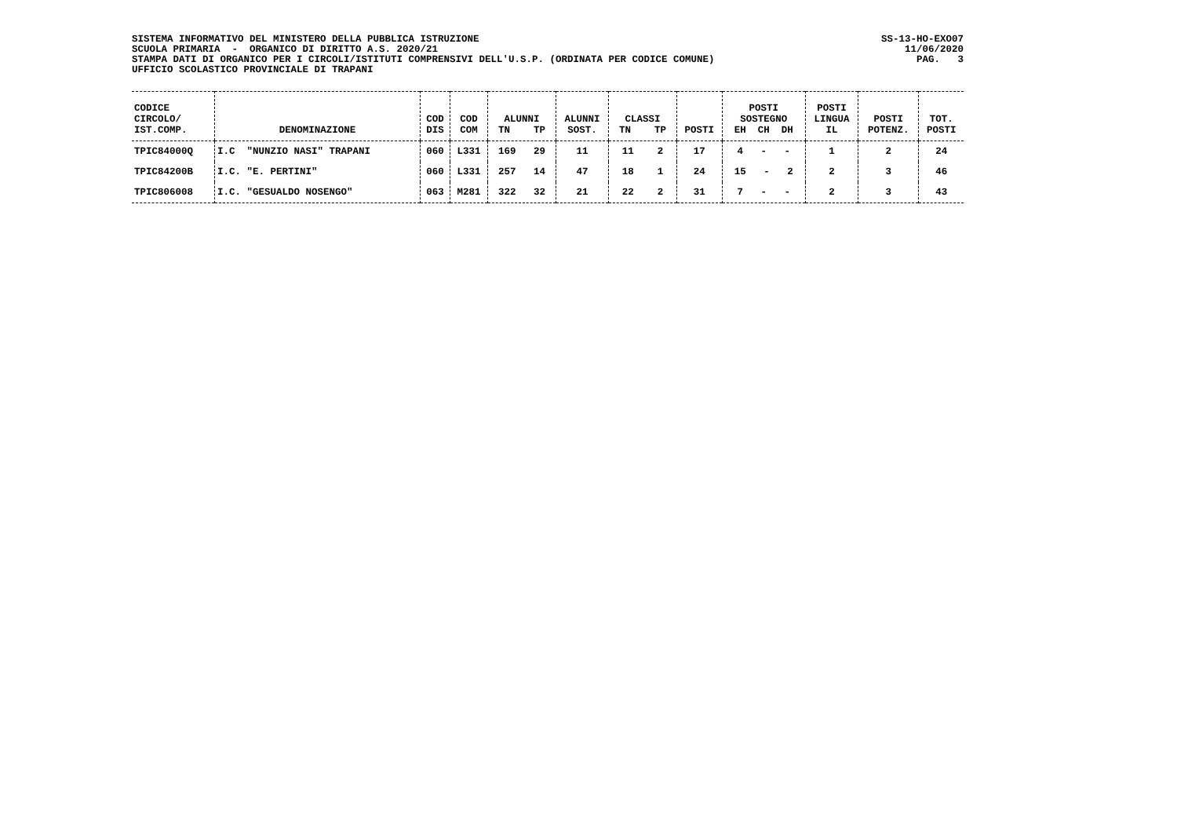SISTEMA INFORMATIVO DEL MINISTERO DELLA PUBBLICA ISTRUZIONE SCUOLA PRIMARIA - ORGANICO DI DIRITTO A.S. 2020/21 STAMPA DATI DI ORGANICO PER I CIRCOLI/ISTITUTI COMPRENSIVI DELL'U.S.P. (ORDINATA PER CODICE COMUNE) UFFICIO SCOLASTICO PROVINCIALE DI TRAPANI
SS-13-HO-EXO07 11/06/2020 PAG. 3
| CODICE CIRCOLO/ IST.COMP. | DENOMINAZIONE | COD DIS | COD COM | ALUNNI TN TP | ALUNNI SOST. | CLASSI TN TP | POSTI | POSTI SOSTEGNO EH CH DH | POSTI LINGUA IL | POSTI POTENZ. | TOT. POSTI |
| --- | --- | --- | --- | --- | --- | --- | --- | --- | --- | --- | --- |
| TPIC84000Q | I.C "NUNZIO NASI" TRAPANI | 060 | L331 | 169 29 | 11 | 11 2 | 17 | 4 - - | 1 | 2 | 24 |
| TPIC84200B | I.C. "E. PERTINI" | 060 | L331 | 257 14 | 47 | 18 1 | 24 | 15 - 2 | 2 | 3 | 46 |
| TPIC806008 | I.C. "GESUALDO NOSENGO" | 063 | M281 | 322 32 | 21 | 22 2 | 31 | 7 - - | 2 | 3 | 43 |